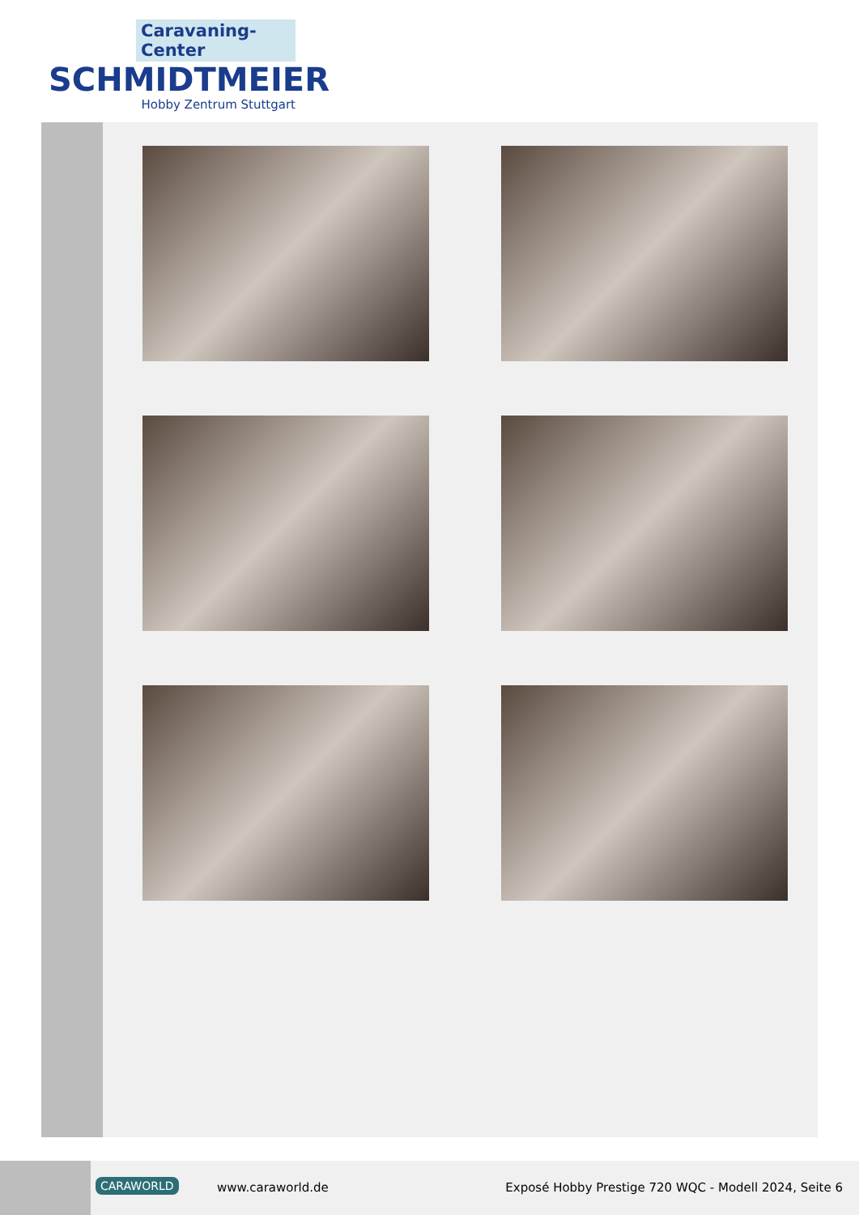Caravaning-Center
SCHMIDTMEIER
Hobby Zentrum Stuttgart
CARAWORLD www.caraworld.de
Exposé Hobby Prestige 720 WQC - Modell 2024, Seite 6